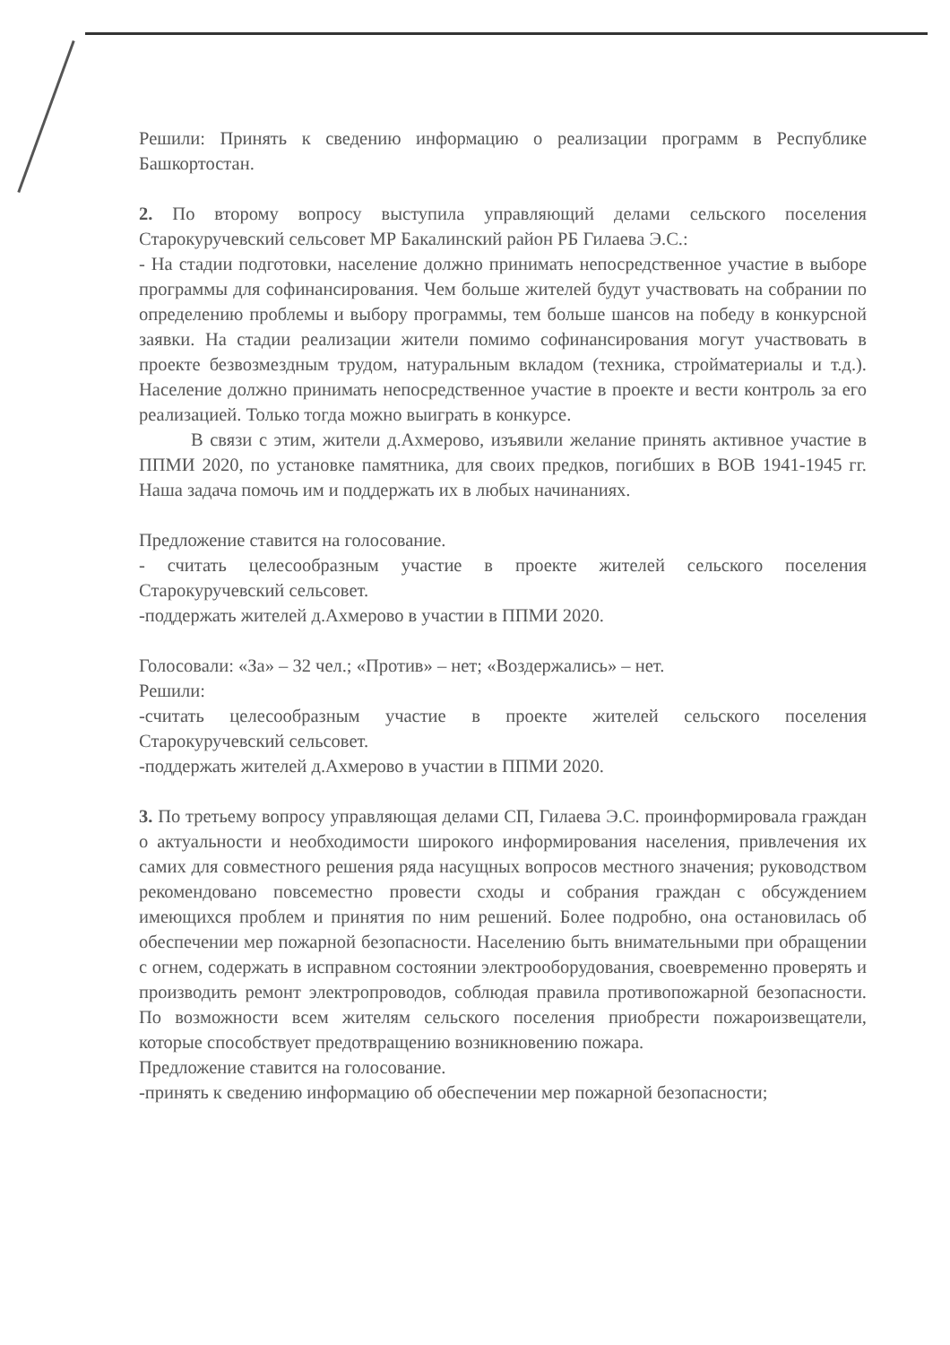Решили: Принять к сведению информацию о реализации программ в Республике Башкортостан.
2. По второму вопросу выступила управляющий делами сельского поселения Старокуручевский сельсовет МР Бакалинский район РБ Гилаева Э.С.:
- На стадии подготовки, население должно принимать непосредственное участие в выборе программы для софинансирования. Чем больше жителей будут участвовать на собрании по определению проблемы и выбору программы, тем больше шансов на победу в конкурсной заявки. На стадии реализации жители помимо софинансирования могут участвовать в проекте безвозмездным трудом, натуральным вкладом (техника, стройматериалы и т.д.). Население должно принимать непосредственное участие в проекте и вести контроль за его реализацией. Только тогда можно выиграть в конкурсе.
В связи с этим, жители д.Ахмерово, изъявили желание принять активное участие в ППМИ 2020, по установке памятника, для своих предков, погибших в ВОВ 1941-1945 гг. Наша задача помочь им и поддержать их в любых начинаниях.
Предложение ставится на голосование.
- считать целесообразным участие в проекте жителей сельского поселения Старокуручевский сельсовет.
-поддержать жителей д.Ахмерово в участии в ППМИ 2020.
Голосовали: «За» – 32 чел.; «Против» – нет; «Воздержались» – нет.
Решили:
-считать целесообразным участие в проекте жителей сельского поселения Старокуручевский сельсовет.
-поддержать жителей д.Ахмерово в участии в ППМИ 2020.
3. По третьему вопросу управляющая делами СП, Гилаева Э.С. проинформировала граждан о актуальности и необходимости широкого информирования населения, привлечения их самих для совместного решения ряда насущных вопросов местного значения; руководством рекомендовано повсеместно провести сходы и собрания граждан с обсуждением имеющихся проблем и принятия по ним решений. Более подробно, она остановилась об обеспечении мер пожарной безопасности. Населению быть внимательными при обращении с огнем, содержать в исправном состоянии электрооборудования, своевременно проверять и производить ремонт электропроводов, соблюдая правила противопожарной безопасности. По возможности всем жителям сельского поселения приобрести пожароизвещатели, которые способствует предотвращению возникновению пожара.
Предложение ставится на голосование.
-принять к сведению информацию об обеспечении мер пожарной безопасности;